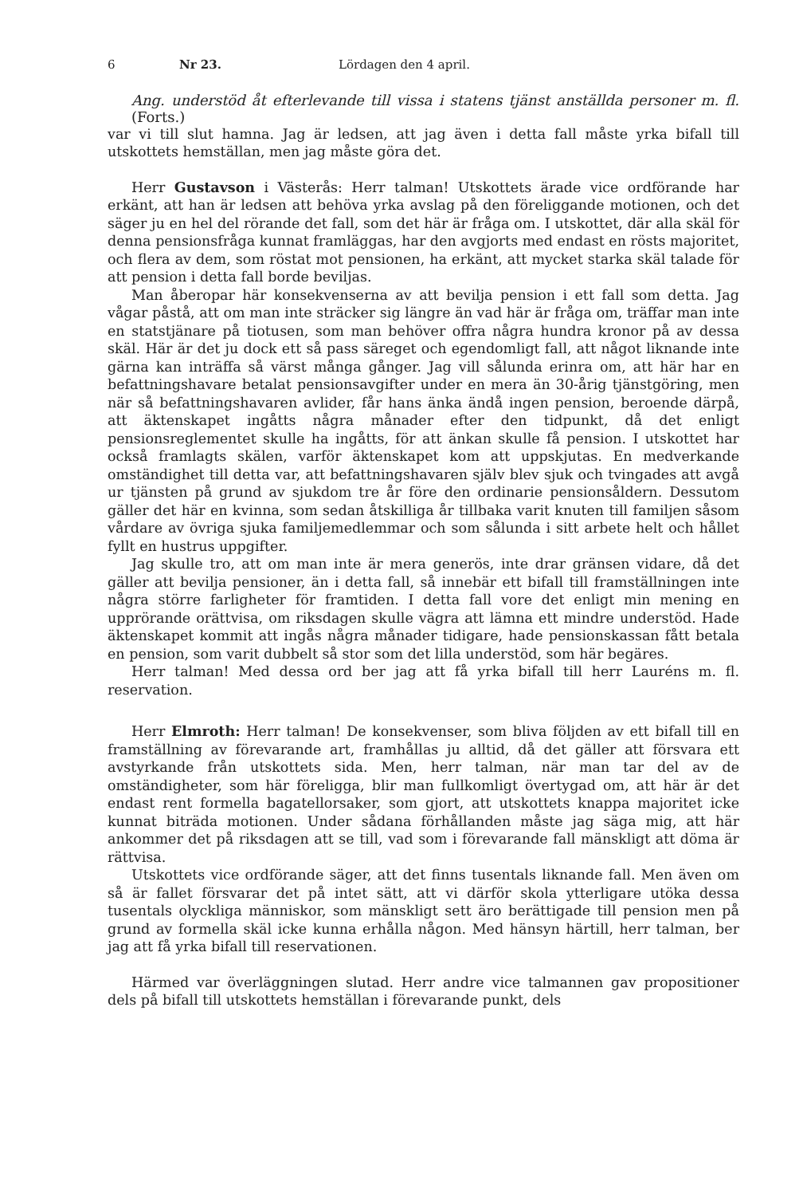6 Nr 23. Lördagen den 4 april.
Ang. understöd åt efterlevande till vissa i statens tjänst anställda personer m. fl. (Forts.)
var vi till slut hamna. Jag är ledsen, att jag även i detta fall måste yrka bifall till utskottets hemställan, men jag måste göra det.
Herr Gustavson i Västerås: Herr talman! Utskottets ärade vice ordförande har erkänt, att han är ledsen att behöva yrka avslag på den föreliggande motionen, och det säger ju en hel del rörande det fall, som det här är fråga om. I utskottet, där alla skäl för denna pensionsfråga kunnat framläggas, har den avgjorts med endast en rösts majoritet, och flera av dem, som röstat mot pensionen, ha erkänt, att mycket starka skäl talade för att pension i detta fall borde beviljas.
Man åberopar här konsekvenserna av att bevilja pension i ett fall som detta. Jag vågar påstå, att om man inte sträcker sig längre än vad här är fråga om, träffar man inte en statstjänare på tiotusen, som man behöver offra några hundra kronor på av dessa skäl. Här är det ju dock ett så pass säreget och egendomligt fall, att något liknande inte gärna kan inträffa så värst många gånger. Jag vill sålunda erinra om, att här har en befattningshavare betalat pensionsavgifter under en mera än 30-årig tjänstgöring, men när så befattningshavaren avlider, får hans änka ändå ingen pension, beroende därpå, att äktenskapet ingåtts några månader efter den tidpunkt, då det enligt pensionsreglementet skulle ha ingåtts, för att änkan skulle få pension. I utskottet har också framlagts skälen, varför äktenskapet kom att uppskjutas. En medverkande omständighet till detta var, att befattningshavaren själv blev sjuk och tvingades att avgå ur tjänsten på grund av sjukdom tre år före den ordinarie pensionsåldern. Dessutom gäller det här en kvinna, som sedan åtskilliga år tillbaka varit knuten till familjen såsom vårdare av övriga sjuka familjemedlemmar och som sålunda i sitt arbete helt och hållet fyllt en hustrus uppgifter.
Jag skulle tro, att om man inte är mera generös, inte drar gränsen vidare, då det gäller att bevilja pensioner, än i detta fall, så innebär ett bifall till framställningen inte några större farligheter för framtiden. I detta fall vore det enligt min mening en upprörande orättvisa, om riksdagen skulle vägra att lämna ett mindre understöd. Hade äktenskapet kommit att ingås några månader tidigare, hade pensionskassan fått betala en pension, som varit dubbelt så stor som det lilla understöd, som här begäres.
Herr talman! Med dessa ord ber jag att få yrka bifall till herr Lauréns m. fl. reservation.
Herr Elmroth: Herr talman! De konsekvenser, som bliva följden av ett bifall till en framställning av förevarande art, framhållas ju alltid, då det gäller att försvara ett avstyrkande från utskottets sida. Men, herr talman, när man tar del av de omständigheter, som här föreligga, blir man fullkomligt övertygad om, att här är det endast rent formella bagatellorsaker, som gjort, att utskottets knappa majoritet icke kunnat biträda motionen. Under sådana förhållanden måste jag säga mig, att här ankommer det på riksdagen att se till, vad som i förevarande fall mänskligt att döma är rättvisa.
Utskottets vice ordförande säger, att det finns tusentals liknande fall. Men även om så är fallet försvarar det på intet sätt, att vi därför skola ytterligare utöka dessa tusentals olyckliga människor, som mänskligt sett äro berättigade till pension men på grund av formella skäl icke kunna erhålla någon. Med hänsyn härtill, herr talman, ber jag att få yrka bifall till reservationen.
Härmed var överläggningen slutad. Herr andre vice talmannen gav propositioner dels på bifall till utskottets hemställan i förevarande punkt, dels